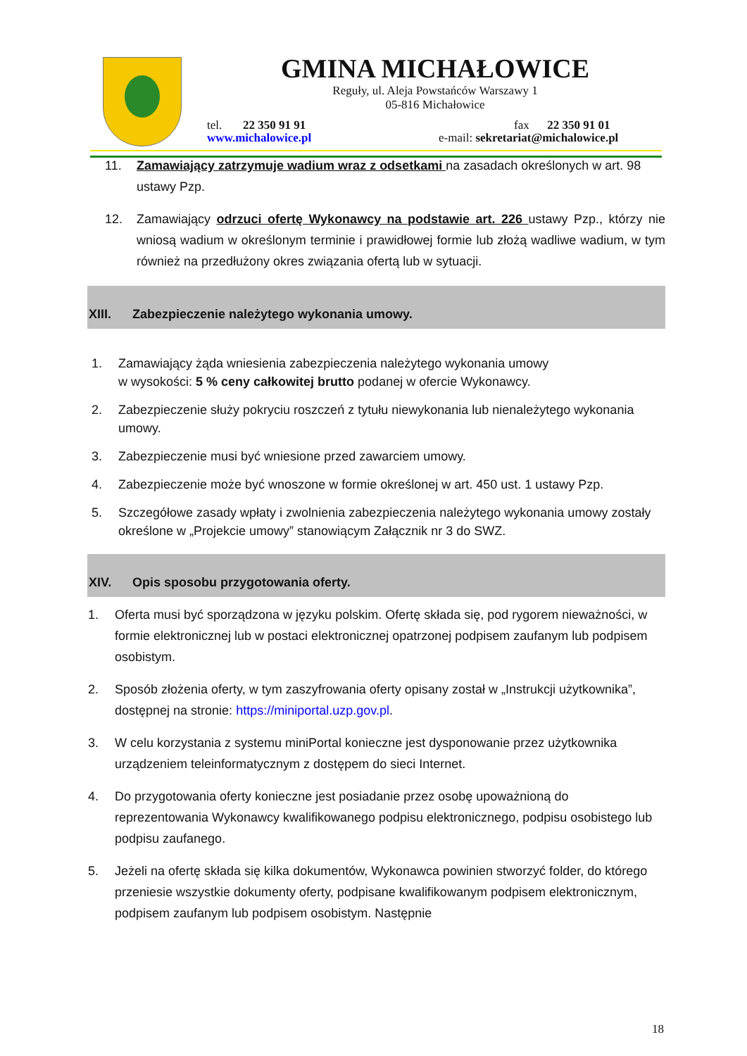GMINA MICHAŁOWICE
Reguły, ul. Aleja Powstańców Warszawy 1
05-816 Michałowice
tel. 22 350 91 91
www.michalowice.pl
fax 22 350 91 01
e-mail: sekretariat@michalowice.pl
11. Zamawiający zatrzymuje wadium wraz z odsetkami na zasadach określonych w art. 98 ustawy Pzp.
12. Zamawiający odrzuci ofertę Wykonawcy na podstawie art. 226 ustawy Pzp., którzy nie wniosą wadium w określonym terminie i prawidłowej formie lub złożą wadliwe wadium, w tym również na przedłużony okres związania ofertą lub w sytuacji.
XIII. Zabezpieczenie należytego wykonania umowy.
1. Zamawiający żąda wniesienia zabezpieczenia należytego wykonania umowy
w wysokości: 5 % ceny całkowitej brutto podanej w ofercie Wykonawcy.
2. Zabezpieczenie służy pokryciu roszczeń z tytułu niewykonania lub nienależytego wykonania umowy.
3. Zabezpieczenie musi być wniesione przed zawarciem umowy.
4. Zabezpieczenie może być wnoszone w formie określonej w art. 450 ust. 1 ustawy Pzp.
5. Szczegółowe zasady wpłaty i zwolnienia zabezpieczenia należytego wykonania umowy zostały określone w „Projekcie umowy” stanowiącym Załącznik nr 3 do SWZ.
XIV. Opis sposobu przygotowania oferty.
1. Oferta musi być sporządzona w języku polskim. Ofertę składa się, pod rygorem nieważności, w formie elektronicznej lub w postaci elektronicznej opatrzonej podpisem zaufanym lub podpisem osobistym.
2. Sposób złożenia oferty, w tym zaszyfrowania oferty opisany został w „Instrukcji użytkownika”, dostępnej na stronie: https://miniportal.uzp.gov.pl.
3. W celu korzystania z systemu miniPortal konieczne jest dysponowanie przez użytkownika urządzeniem teleinformatycznym z dostępem do sieci Internet.
4. Do przygotowania oferty konieczne jest posiadanie przez osobę upoważnioną do reprezentowania Wykonawcy kwalifikowanego podpisu elektronicznego, podpisu osobistego lub podpisu zaufanego.
5. Jeżeli na ofertę składa się kilka dokumentów, Wykonawca powinien stworzyć folder, do którego przeniesie wszystkie dokumenty oferty, podpisane kwalifikowanym podpisem elektronicznym, podpisem zaufanym lub podpisem osobistym. Następnie
18